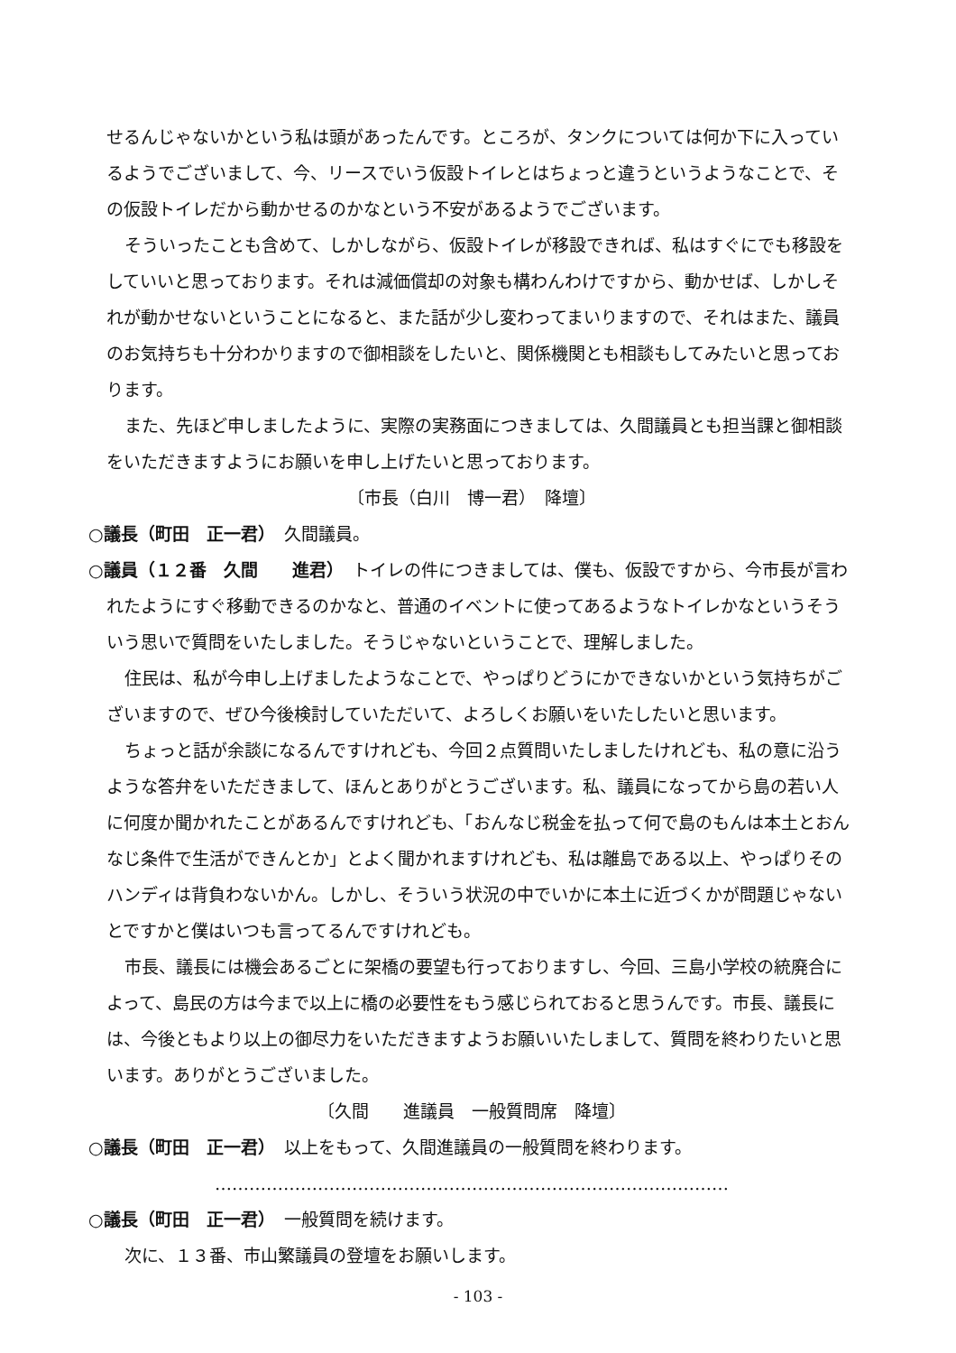せるんじゃないかという私は頭があったんです。ところが、タンクについては何か下に入っているようでございまして、今、リースでいう仮設トイレとはちょっと違うというようなことで、その仮設トイレだから動かせるのかなという不安があるようでございます。
そういったことも含めて、しかしながら、仮設トイレが移設できれば、私はすぐにでも移設をしていいと思っております。それは減価償却の対象も構わんわけですから、動かせば、しかしそれが動かせないということになると、また話が少し変わってまいりますので、それはまた、議員のお気持ちも十分わかりますので御相談をしたいと、関係機関とも相談もしてみたいと思っております。
また、先ほど申しましたように、実際の実務面につきましては、久間議員とも担当課と御相談をいただきますようにお願いを申し上げたいと思っております。
〔市長（白川　博一君）　降壇〕
○議長（町田　正一君）　久間議員。
○議員（１２番　久間　　進君）　トイレの件につきましては、僕も、仮設ですから、今市長が言われたようにすぐ移動できるのかなと、普通のイベントに使ってあるようなトイレかなというそういう思いで質問をいたしました。そうじゃないということで、理解しました。
住民は、私が今申し上げましたようなことで、やっぱりどうにかできないかという気持ちがございますので、ぜひ今後検討していただいて、よろしくお願いをいたしたいと思います。
ちょっと話が余談になるんですけれども、今回２点質問いたしましたけれども、私の意に沿うような答弁をいただきまして、ほんとありがとうございます。私、議員になってから島の若い人に何度か聞かれたことがあるんですけれども、「おんなじ税金を払って何で島のもんは本土とおんなじ条件で生活ができんとか」とよく聞かれますけれども、私は離島である以上、やっぱりそのハンディは背負わないかん。しかし、そういう状況の中でいかに本土に近づくかが問題じゃないとですかと僕はいつも言ってるんですけれども。
市長、議長には機会あるごとに架橋の要望も行っておりますし、今回、三島小学校の統廃合によって、島民の方は今まで以上に橋の必要性をもう感じられておると思うんです。市長、議長には、今後ともより以上の御尽力をいただきますようお願いいたしまして、質問を終わりたいと思います。ありがとうございました。
〔久間　　進議員　一般質問席　降壇〕
○議長（町田　正一君）　以上をもって、久間進議員の一般質問を終わります。
………………………………………………………………………………
○議長（町田　正一君）　一般質問を続けます。
次に、１３番、市山繁議員の登壇をお願いします。
- 103 -